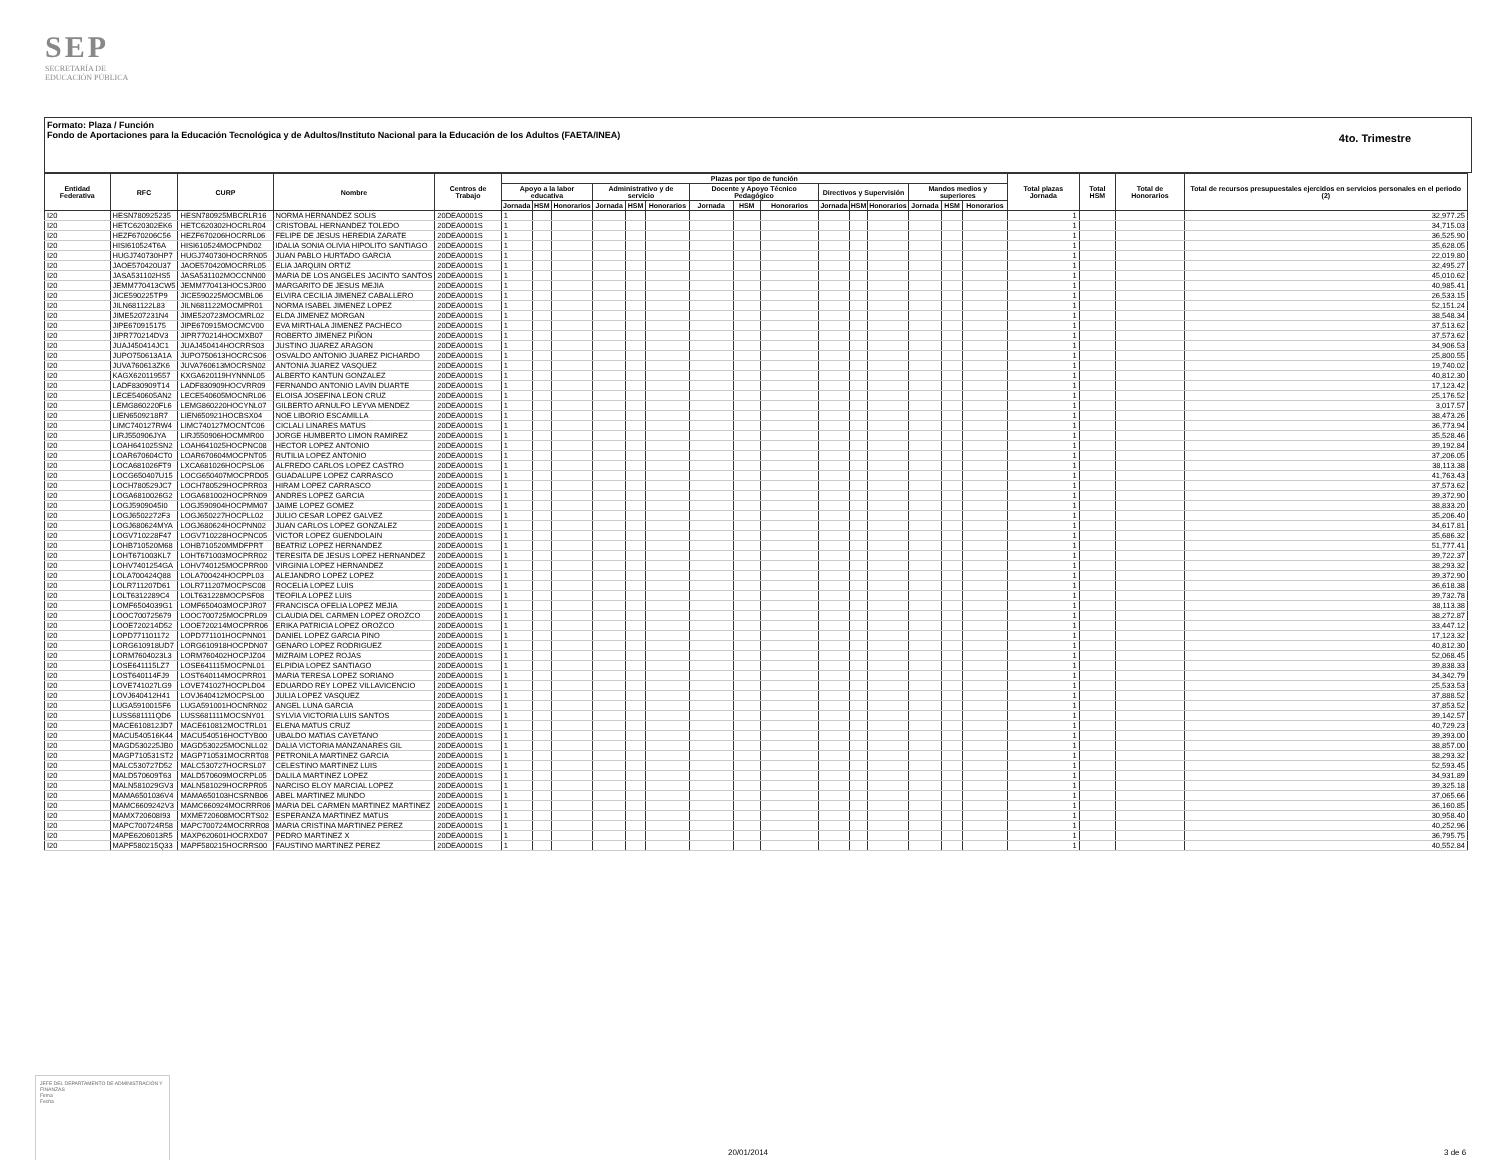SEP
SECRETARÍA DE
EDUCACIÓN PÚBLICA
Formato: Plaza / Función
Fondo de Aportaciones para la Educación Tecnológica y de Adultos/Instituto Nacional para la Educación de los Adultos (FAETA/INEA)
4to. Trimestre
| Entidad Federativa | RFC | CURP | Nombre | Centros de Trabajo | Plazas por tipo de función | | | | | | | | | | | | | | | Total plazas Jornada | Total HSM | Total de Honorarios | Total de recursos presupuestales ejercidos en servicios personales en el periodo (2) |
| --- | --- | --- | --- | --- | --- | --- | --- | --- | --- | --- | --- | --- | --- | --- | --- | --- | --- | --- | --- | --- | --- | --- | --- |
| | | | | | Apoyo a la labor educativa | | | Administrativo y de servicio | | | Docente y Apoyo Técnico Pedagógico | | | Directivos y Supervisión | | | Mandos medios y superiores | | | | | | |
| | | | | | Jornada | HSM | Honorarios | Jornada | HSM | Honorarios | Jornada | HSM | Honorarios | Jornada | HSM | Honorarios | Jornada | HSM | Honorarios | | | | |
| I20 | HESN780925235 | HESN780925MBCRLR16 | NORMA HERNANDEZ SOLIS | 20DEA0001S | 1 | | | | | | | | | | | | | | | 1 | | | 32,977.25 |
| I20 | HETC620302EK6 | HETC620302HOCRLR04 | CRISTOBAL HERNANDEZ TOLEDO | 20DEA0001S | 1 | | | | | | | | | | | | | | | 1 | | | 34,715.03 |
| I20 | HEZF670206C56 | HEZF670206HOCRRL06 | FELIPE DE JESUS HEREDIA ZARATE | 20DEA0001S | 1 | | | | | | | | | | | | | | | 1 | | | 36,525.90 |
| I20 | HISI610524T6A | HISI610524MOCPND02 | IDALIA SONIA OLIVIA HIPOLITO SANTIAGO | 20DEA0001S | 1 | | | | | | | | | | | | | | | 1 | | | 35,628.05 |
| I20 | HUGJ740730HP7 | HUGJ740730HOCRRN05 | JUAN PABLO HURTADO GARCIA | 20DEA0001S | 1 | | | | | | | | | | | | | | | 1 | | | 22,019.80 |
| I20 | JAOE570420U37 | JAOE570420MOCRRL05 | ELIA JARQUIN ORTIZ | 20DEA0001S | 1 | | | | | | | | | | | | | | | 1 | | | 32,495.27 |
| I20 | JASA531102HS5 | JASA531102MOCCNN00 | MARIA DE LOS ANGELES JACINTO SANTOS | 20DEA0001S | 1 | | | | | | | | | | | | | | | 1 | | | 45,010.62 |
| I20 | JEMM770413CW5 | JEMM770413HOCSJR00 | MARGARITO DE JESUS MEJIA | 20DEA0001S | 1 | | | | | | | | | | | | | | | 1 | | | 40,985.41 |
| I20 | JICE590225TP9 | JICE590225MOCMBL06 | ELVIRA CECILIA JIMENEZ CABALLERO | 20DEA0001S | 1 | | | | | | | | | | | | | | | 1 | | | 26,533.15 |
| I20 | JILN681122L83 | JILN681122MOCMPR01 | NORMA ISABEL JIMENEZ LOPEZ | 20DEA0001S | 1 | | | | | | | | | | | | | | | 1 | | | 52,151.24 |
| I20 | JIME5207231N4 | JIME520723MOCMRL02 | ELDA JIMENEZ MORGAN | 20DEA0001S | 1 | | | | | | | | | | | | | | | 1 | | | 38,548.34 |
| I20 | JIPE670915175 | JIPE670915MOCMCV00 | EVA MIRTHALA JIMENEZ PACHECO | 20DEA0001S | 1 | | | | | | | | | | | | | | | 1 | | | 37,513.62 |
| I20 | JIPR770214DV3 | JIPR770214HOCMXB07 | ROBERTO JIMENEZ PIÑON | 20DEA0001S | 1 | | | | | | | | | | | | | | | 1 | | | 37,573.62 |
| I20 | JUAJ450414JC1 | JUAJ450414HOCRRS03 | JUSTINO JUAREZ ARAGON | 20DEA0001S | 1 | | | | | | | | | | | | | | | 1 | | | 34,906.53 |
| I20 | JUPO750613A1A | JUPO750613HOCRCS06 | OSVALDO ANTONIO JUAREZ PICHARDO | 20DEA0001S | 1 | | | | | | | | | | | | | | | 1 | | | 25,800.55 |
| I20 | JUVA760613ZK6 | JUVA760613MOCRSN02 | ANTONIA JUAREZ VASQUEZ | 20DEA0001S | 1 | | | | | | | | | | | | | | | 1 | | | 19,740.02 |
| I20 | KAGX620119557 | KXGA620119HYNNNL05 | ALBERTO KANTUN GONZALEZ | 20DEA0001S | 1 | | | | | | | | | | | | | | | 1 | | | 40,812.30 |
| I20 | LADF830909T14 | LADF830909HOCVRR09 | FERNANDO ANTONIO LAVIN DUARTE | 20DEA0001S | 1 | | | | | | | | | | | | | | | 1 | | | 17,123.42 |
| I20 | LECE540605AN2 | LECE540605MOCNRL06 | ELOISA JOSEFINA LEON CRUZ | 20DEA0001S | 1 | | | | | | | | | | | | | | | 1 | | | 25,176.52 |
| I20 | LEMG860220FL6 | LEMG860220HOCYNL07 | GILBERTO ARNULFO LEYVA MENDEZ | 20DEA0001S | 1 | | | | | | | | | | | | | | | 1 | | | 3,017.57 |
| I20 | LIEN6509218R7 | LIEN650921HOCBSX04 | NOE LIBORIO ESCAMILLA | 20DEA0001S | 1 | | | | | | | | | | | | | | | 1 | | | 38,473.26 |
| I20 | LIMC740127RW4 | LIMC740127MOCNTC06 | CICLALI LINARES MATUS | 20DEA0001S | 1 | | | | | | | | | | | | | | | 1 | | | 36,773.94 |
| I20 | LIRJ550906JYA | LIRJ550906HOCMMR00 | JORGE HUMBERTO LIMON RAMIREZ | 20DEA0001S | 1 | | | | | | | | | | | | | | | 1 | | | 35,528.46 |
| I20 | LOAH641025SN2 | LOAH641025HOCPNC08 | HECTOR LOPEZ ANTONIO | 20DEA0001S | 1 | | | | | | | | | | | | | | | 1 | | | 39,192.84 |
| I20 | LOAR670604CT0 | LOAR670604MOCPNT05 | RUTILIA LOPEZ ANTONIO | 20DEA0001S | 1 | | | | | | | | | | | | | | | 1 | | | 37,206.05 |
| I20 | LOCA681026FT9 | LXCA681026HOCPSL06 | ALFREDO CARLOS LOPEZ CASTRO | 20DEA0001S | 1 | | | | | | | | | | | | | | | 1 | | | 38,113.38 |
| I20 | LOCG650407U15 | LOCG650407MOCPRD05 | GUADALUPE LOPEZ CARRASCO | 20DEA0001S | 1 | | | | | | | | | | | | | | | 1 | | | 41,763.43 |
| I20 | LOCH780529JC7 | LOCH780529HOCPRR03 | HIRAM LOPEZ CARRASCO | 20DEA0001S | 1 | | | | | | | | | | | | | | | 1 | | | 37,573.62 |
| I20 | LOGA6810026G2 | LOGA681002HOCPRN09 | ANDRES LOPEZ GARCIA | 20DEA0001S | 1 | | | | | | | | | | | | | | | 1 | | | 39,372.90 |
| I20 | LOGJ5909045I0 | LOGJ590904HOCPMM07 | JAIME LOPEZ GOMEZ | 20DEA0001S | 1 | | | | | | | | | | | | | | | 1 | | | 38,833.20 |
| I20 | LOGJ6502272F3 | LOGJ650227HOCPLL02 | JULIO CESAR LOPEZ GALVEZ | 20DEA0001S | 1 | | | | | | | | | | | | | | | 1 | | | 35,206.40 |
| I20 | LOGJ680624MYA | LOGJ680624HOCPNN02 | JUAN CARLOS LOPEZ GONZALEZ | 20DEA0001S | 1 | | | | | | | | | | | | | | | 1 | | | 34,617.81 |
| I20 | LOGV710228F47 | LOGV710228HOCPNC05 | VICTOR LOPEZ GUENDOLAIN | 20DEA0001S | 1 | | | | | | | | | | | | | | | 1 | | | 35,686.32 |
| I20 | LOHB710520M68 | LOHB710520MMDFPRT | BEATRIZ LOPEZ HERNANDEZ | 20DEA0001S | 1 | | | | | | | | | | | | | | | 1 | | | 51,777.41 |
| I20 | LOHT671003KL7 | LOHT671003MOCPRR02 | TERESITA DE JESUS LOPEZ HERNANDEZ | 20DEA0001S | 1 | | | | | | | | | | | | | | | 1 | | | 39,722.37 |
| I20 | LOHV7401254GA | LOHV740125MOCPRR00 | VIRGINIA LOPEZ HERNANDEZ | 20DEA0001S | 1 | | | | | | | | | | | | | | | 1 | | | 38,293.32 |
| I20 | LOLA700424Q88 | LOLA700424HOCPPL03 | ALEJANDRO LOPEZ LOPEZ | 20DEA0001S | 1 | | | | | | | | | | | | | | | 1 | | | 39,372.90 |
| I20 | LOLR711207D61 | LOLR711207MOCPSC08 | ROCELIA LOPEZ LUIS | 20DEA0001S | 1 | | | | | | | | | | | | | | | 1 | | | 36,618.38 |
| I20 | LOLT6312289C4 | LOLT631228MOCPSF08 | TEOFILA LOPEZ LUIS | 20DEA0001S | 1 | | | | | | | | | | | | | | | 1 | | | 39,732.78 |
| I20 | LOMF6504039G1 | LOMF650403MOCPJR07 | FRANCISCA OFELIA LOPEZ MEJIA | 20DEA0001S | 1 | | | | | | | | | | | | | | | 1 | | | 38,113.38 |
| I20 | LOOC700725679 | LOOC700725MOCPRL09 | CLAUDIA DEL CARMEN LOPEZ OROZCO | 20DEA0001S | 1 | | | | | | | | | | | | | | | 1 | | | 38,272.87 |
| I20 | LOOE720214D52 | LOOE720214MOCPRR06 | ERIKA PATRICIA LOPEZ OROZCO | 20DEA0001S | 1 | | | | | | | | | | | | | | | 1 | | | 33,447.12 |
| I20 | LOPD771101172 | LOPD771101HOCPNN01 | DANIEL LOPEZ GARCIA PINO | 20DEA0001S | 1 | | | | | | | | | | | | | | | 1 | | | 17,123.32 |
| I20 | LORG610918UD7 | LORG610918HOCPDN07 | GENARO LOPEZ RODRIGUEZ | 20DEA0001S | 1 | | | | | | | | | | | | | | | 1 | | | 40,812.30 |
| I20 | LORM7604023L3 | LORM760402HOCPJZ04 | MIZRAIM LOPEZ ROJAS | 20DEA0001S | 1 | | | | | | | | | | | | | | | 1 | | | 52,068.45 |
| I20 | LOSE641115LZ7 | LOSE641115MOCPNL01 | ELPIDIA LOPEZ SANTIAGO | 20DEA0001S | 1 | | | | | | | | | | | | | | | 1 | | | 39,838.33 |
| I20 | LOST640114FJ9 | LOST640114MOCPRR01 | MARIA TERESA LOPEZ SORIANO | 20DEA0001S | 1 | | | | | | | | | | | | | | | 1 | | | 34,342.79 |
| I20 | LOVE741027LG9 | LOVE741027HOCPLD04 | EDUARDO REY LOPEZ VILLAVICENCIO | 20DEA0001S | 1 | | | | | | | | | | | | | | | 1 | | | 25,533.53 |
| I20 | LOVJ640412H41 | LOVJ640412MOCPSL00 | JULIA LOPEZ VASQUEZ | 20DEA0001S | 1 | | | | | | | | | | | | | | | 1 | | | 37,888.52 |
| I20 | LUGA5910015F6 | LUGA591001HOCNRN02 | ANGEL LUNA GARCIA | 20DEA0001S | 1 | | | | | | | | | | | | | | | 1 | | | 37,853.52 |
| I20 | LUSS681111QD6 | LUSS681111MOCSNY01 | SYLVIA VICTORIA LUIS SANTOS | 20DEA0001S | 1 | | | | | | | | | | | | | | | 1 | | | 39,142.57 |
| I20 | MACE610812JD7 | MACE610812MOCTRL01 | ELENA MATUS CRUZ | 20DEA0001S | 1 | | | | | | | | | | | | | | | 1 | | | 40,729.23 |
| I20 | MACU540516K44 | MACU540516HOCTYB00 | UBALDO MATIAS CAYETANO | 20DEA0001S | 1 | | | | | | | | | | | | | | | 1 | | | 39,393.00 |
| I20 | MAGD530225JB0 | MAGD530225MOCNLL02 | DALIA VICTORIA MANZANARES GIL | 20DEA0001S | 1 | | | | | | | | | | | | | | | 1 | | | 38,857.00 |
| I20 | MAGP710531ST2 | MAGP710531MOCRRT08 | PETRONILA MARTINEZ GARCIA | 20DEA0001S | 1 | | | | | | | | | | | | | | | 1 | | | 38,293.32 |
| I20 | MALC530727D52 | MALC530727HOCRSL07 | CELESTINO MARTINEZ LUIS | 20DEA0001S | 1 | | | | | | | | | | | | | | | 1 | | | 52,593.45 |
| I20 | MALD570609T63 | MALD570609MOCRPL05 | DALILA MARTINEZ LOPEZ | 20DEA0001S | 1 | | | | | | | | | | | | | | | 1 | | | 34,931.89 |
| I20 | MALN581029GV3 | MALN581029HOCRPR05 | NARCISO ELOY MARCIAL LOPEZ | 20DEA0001S | 1 | | | | | | | | | | | | | | | 1 | | | 39,325.18 |
| I20 | MAMA6501036V4 | MAMA650103HCSRNB06 | ABEL MARTINEZ MUNDO | 20DEA0001S | 1 | | | | | | | | | | | | | | | 1 | | | 37,065.66 |
| I20 | MAMC6609242V3 | MAMC660924MOCRRR06 | MARIA DEL CARMEN MARTINEZ MARTINEZ | 20DEA0001S | 1 | | | | | | | | | | | | | | | 1 | | | 36,160.85 |
| I20 | MAMX720608I93 | MXME720608MOCRTS02 | ESPERANZA MARTINEZ MATUS | 20DEA0001S | 1 | | | | | | | | | | | | | | | 1 | | | 30,958.40 |
| I20 | MAPC700724R58 | MAPC700724MOCRRR08 | MARIA CRISTINA MARTINEZ PEREZ | 20DEA0001S | 1 | | | | | | | | | | | | | | | 1 | | | 40,252.96 |
| I20 | MAPE6206013R5 | MAXP620601HOCRXD07 | PEDRO MARTINEZ X | 20DEA0001S | 1 | | | | | | | | | | | | | | | 1 | | | 36,795.75 |
| I20 | MAPF580215Q33 | MAPF580215HOCRRS00 | FAUSTINO MARTINEZ PEREZ | 20DEA0001S | 1 | | | | | | | | | | | | | | | 1 | | | 40,552.84 |
JEFE DEL DEPARTAMENTO DE ADMINISTRACIÓN Y FINANZAS
Firma
Fecha
20/01/2014 3 de 6